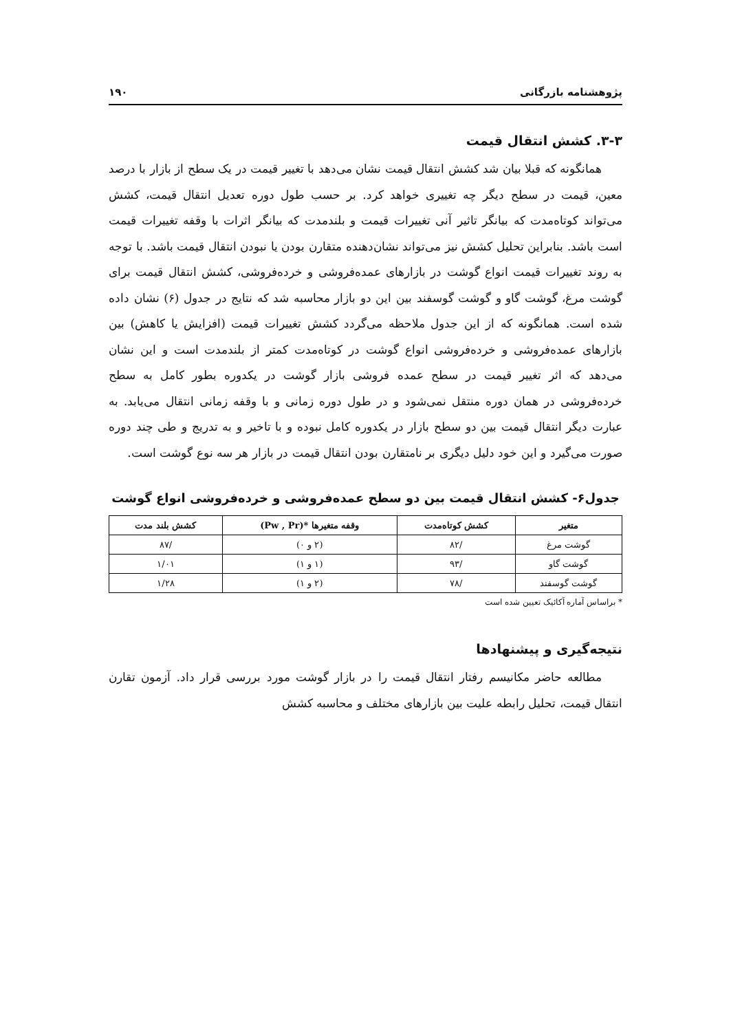پژوهشنامه بازرگانی ۱۹۰
۳-۳. کشش انتقال قیمت
همانگونه که قبلا بیان شد کشش انتقال قیمت نشان می‌دهد با تغییر قیمت در یک سطح از بازار با درصد معین، قیمت در سطح دیگر چه تغییری خواهد کرد. بر حسب طول دوره تعدیل انتقال قیمت، کشش می‌تواند کوتاه‌مدت که بیانگر تاثیر آنی تغییرات قیمت و بلندمدت که بیانگر اثرات با وقفه تغییرات قیمت است باشد. بنابراین تحلیل کشش نیز می‌تواند نشان‌دهنده متقارن بودن یا نبودن انتقال قیمت باشد. با توجه به روند تغییرات قیمت انواع گوشت در بازارهای عمده‌فروشی و خرده‌فروشی، کشش انتقال قیمت برای گوشت مرغ، گوشت گاو و گوشت گوسفند بین این دو بازار محاسبه شد که نتایج در جدول (۶) نشان داده شده است. همانگونه که از این جدول ملاحظه می‌گردد کشش تغییرات قیمت (افزایش یا کاهش) بین بازارهای عمده‌فروشی و خرده‌فروشی انواع گوشت در کوتاه‌مدت کمتر از بلندمدت است و این نشان می‌دهد که اثر تغییر قیمت در سطح عمده فروشی بازار گوشت در یکدوره بطور کامل به سطح خرده‌فروشی در همان دوره منتقل نمی‌شود و در طول دوره زمانی و با وقفه زمانی انتقال می‌یابد. به عبارت دیگر انتقال قیمت بین دو سطح بازار در یکدوره کامل نبوده و با تاخیر و به تدریج و طی چند دوره صورت می‌گیرد و این خود دلیل دیگری بر نامتقارن بودن انتقال قیمت در بازار هر سه نوع گوشت است.
جدول۶- کشش انتقال قیمت بین دو سطح عمده‌فروشی و خرده‌فروشی انواع گوشت
| متغیر | کشش کوتاه‌مدت | وقفه متغیرها *(Pw , Pr) | کشش بلند مدت |
| --- | --- | --- | --- |
| گوشت مرغ | /۸۲ | (۲ و ۰) | /۸۷ |
| گوشت گاو | /۹۳ | (۱ و ۱) | ۱/۰۱ |
| گوشت گوسفند | /۷۸ | (۲ و ۱) | ۱/۲۸ |
* براساس آماره آکائیک تعیین شده است
نتیجه‌گیری و پیشنهادها
مطالعه حاضر مکانیسم رفتار انتقال قیمت را در بازار گوشت مورد بررسی قرار داد. آزمون تقارن انتقال قیمت، تحلیل رابطه علیت بین بازارهای مختلف و محاسبه کشش